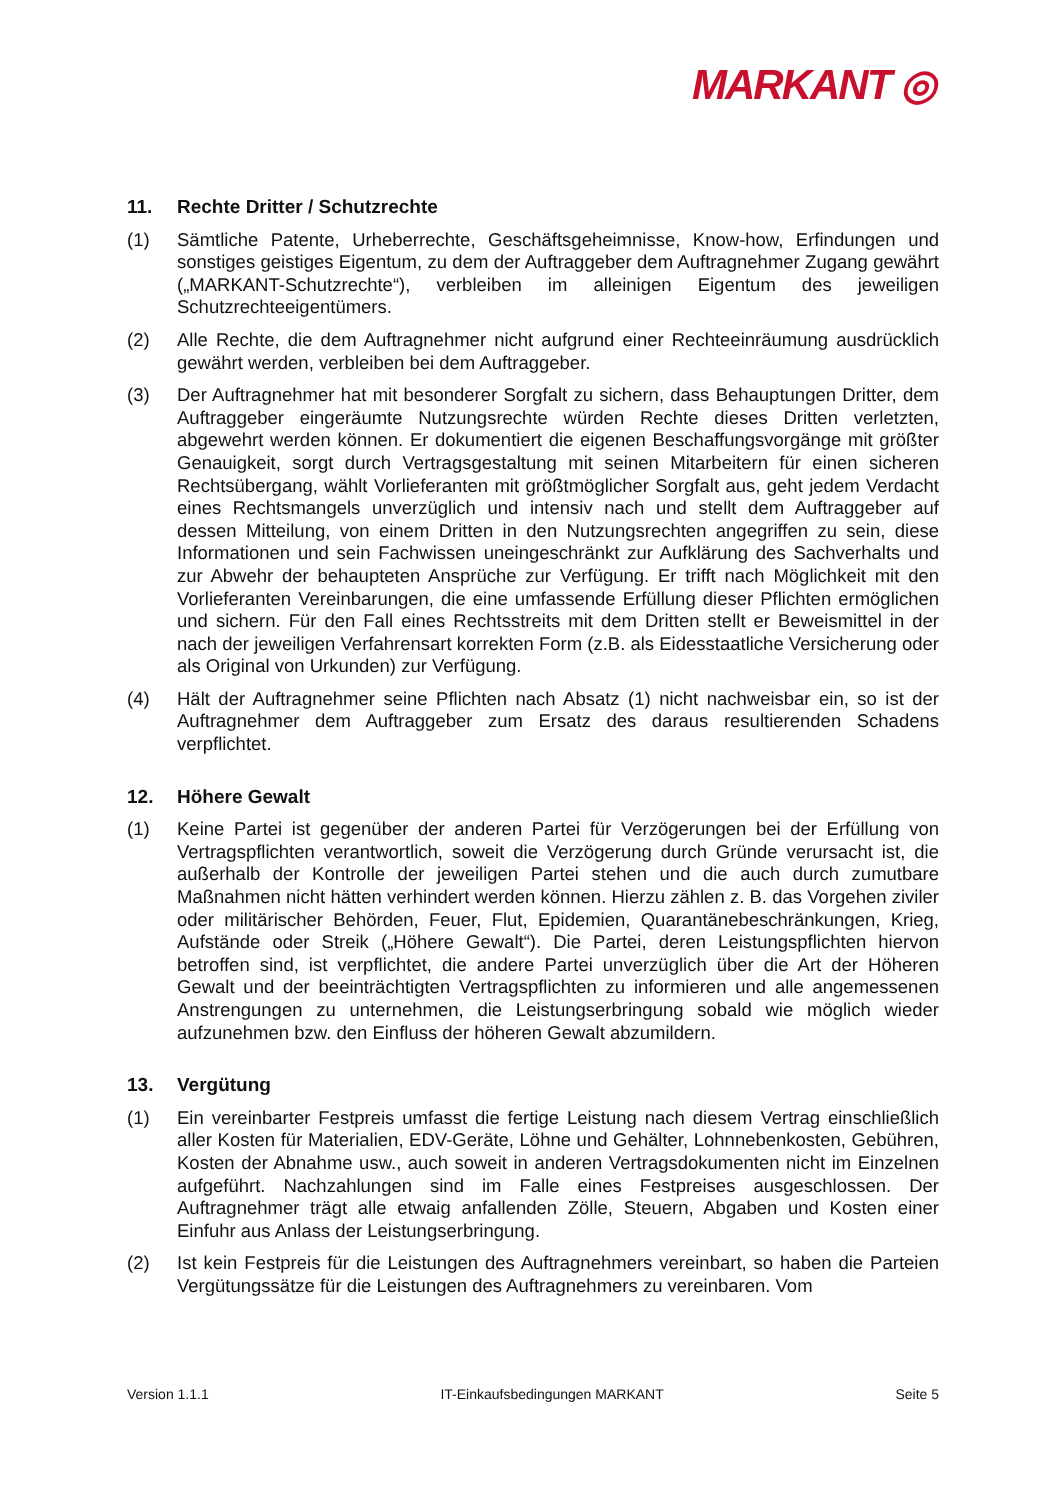MARKANT ◎
11. Rechte Dritter / Schutzrechte
(1) Sämtliche Patente, Urheberrechte, Geschäftsgeheimnisse, Know-how, Erfindungen und sonstiges geistiges Eigentum, zu dem der Auftraggeber dem Auftragnehmer Zugang gewährt („MARKANT-Schutzrechte“), verbleiben im alleinigen Eigentum des jeweiligen Schutzrechteeigentümers.
(2) Alle Rechte, die dem Auftragnehmer nicht aufgrund einer Rechteeinräumung ausdrücklich gewährt werden, verbleiben bei dem Auftraggeber.
(3) Der Auftragnehmer hat mit besonderer Sorgfalt zu sichern, dass Behauptungen Dritter, dem Auftraggeber eingeräumte Nutzungsrechte würden Rechte dieses Dritten verletzten, abgewehrt werden können. Er dokumentiert die eigenen Beschaffungsvorgänge mit größter Genauigkeit, sorgt durch Vertragsgestaltung mit seinen Mitarbeitern für einen sicheren Rechtsübergang, wählt Vorlieferanten mit größtmöglicher Sorgfalt aus, geht jedem Verdacht eines Rechtsmangels unverzüglich und intensiv nach und stellt dem Auftraggeber auf dessen Mitteilung, von einem Dritten in den Nutzungsrechten angegriffen zu sein, diese Informationen und sein Fachwissen uneingeschränkt zur Aufklärung des Sachverhalts und zur Abwehr der behaupteten Ansprüche zur Verfügung. Er trifft nach Möglichkeit mit den Vorlieferanten Vereinbarungen, die eine umfassende Erfüllung dieser Pflichten ermöglichen und sichern. Für den Fall eines Rechtsstreits mit dem Dritten stellt er Beweismittel in der nach der jeweiligen Verfahrensart korrekten Form (z.B. als Eidesstaatliche Versicherung oder als Original von Urkunden) zur Verfügung.
(4) Hält der Auftragnehmer seine Pflichten nach Absatz (1) nicht nachweisbar ein, so ist der Auftragnehmer dem Auftraggeber zum Ersatz des daraus resultierenden Schadens verpflichtet.
12. Höhere Gewalt
(1) Keine Partei ist gegenüber der anderen Partei für Verzögerungen bei der Erfüllung von Vertragspflichten verantwortlich, soweit die Verzögerung durch Gründe verursacht ist, die außerhalb der Kontrolle der jeweiligen Partei stehen und die auch durch zumutbare Maßnahmen nicht hätten verhindert werden können. Hierzu zählen z. B. das Vorgehen ziviler oder militärischer Behörden, Feuer, Flut, Epidemien, Quarantänebeschränkungen, Krieg, Aufstände oder Streik („Höhere Gewalt“). Die Partei, deren Leistungspflichten hiervon betroffen sind, ist verpflichtet, die andere Partei unverzüglich über die Art der Höheren Gewalt und der beeinträchtigten Vertragspflichten zu informieren und alle angemessenen Anstrengungen zu unternehmen, die Leistungserbringung sobald wie möglich wieder aufzunehmen bzw. den Einfluss der höheren Gewalt abzumildern.
13. Vergütung
(1) Ein vereinbarter Festpreis umfasst die fertige Leistung nach diesem Vertrag einschließlich aller Kosten für Materialien, EDV-Geräte, Löhne und Gehälter, Lohnnebenkosten, Gebühren, Kosten der Abnahme usw., auch soweit in anderen Vertragsdokumenten nicht im Einzelnen aufgeführt. Nachzahlungen sind im Falle eines Festpreises ausgeschlossen. Der Auftragnehmer trägt alle etwaig anfallenden Zölle, Steuern, Abgaben und Kosten einer Einfuhr aus Anlass der Leistungserbringung.
(2) Ist kein Festpreis für die Leistungen des Auftragnehmers vereinbart, so haben die Parteien Vergütungssätze für die Leistungen des Auftragnehmers zu vereinbaren. Vom
Version 1.1.1 IT-Einkaufsbedingungen MARKANT Seite 5